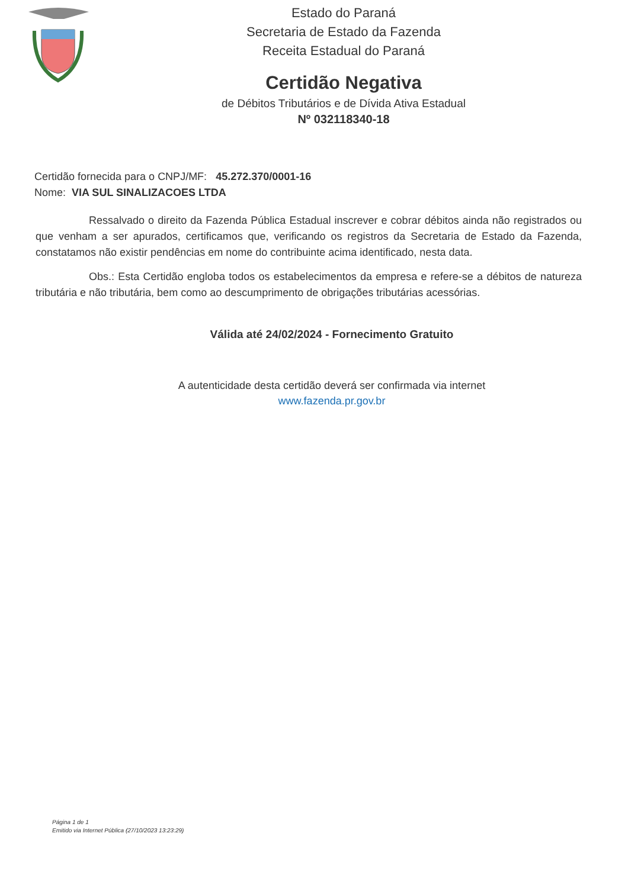Estado do Paraná
Secretaria de Estado da Fazenda
Receita Estadual do Paraná
Certidão Negativa
de Débitos Tributários e de Dívida Ativa Estadual
Nº 032118340-18
Certidão fornecida para o CNPJ/MF: 45.272.370/0001-16
Nome: VIA SUL SINALIZACOES LTDA
Ressalvado o direito da Fazenda Pública Estadual inscrever e cobrar débitos ainda não registrados ou que venham a ser apurados, certificamos que, verificando os registros da Secretaria de Estado da Fazenda, constatamos não existir pendências em nome do contribuinte acima identificado, nesta data.
Obs.: Esta Certidão engloba todos os estabelecimentos da empresa e refere-se a débitos de natureza tributária e não tributária, bem como ao descumprimento de obrigações tributárias acessórias.
Válida até 24/02/2024 - Fornecimento Gratuito
A autenticidade desta certidão deverá ser confirmada via internet
www.fazenda.pr.gov.br
Página 1 de 1
Emitido via Internet Pública (27/10/2023 13:23:29)